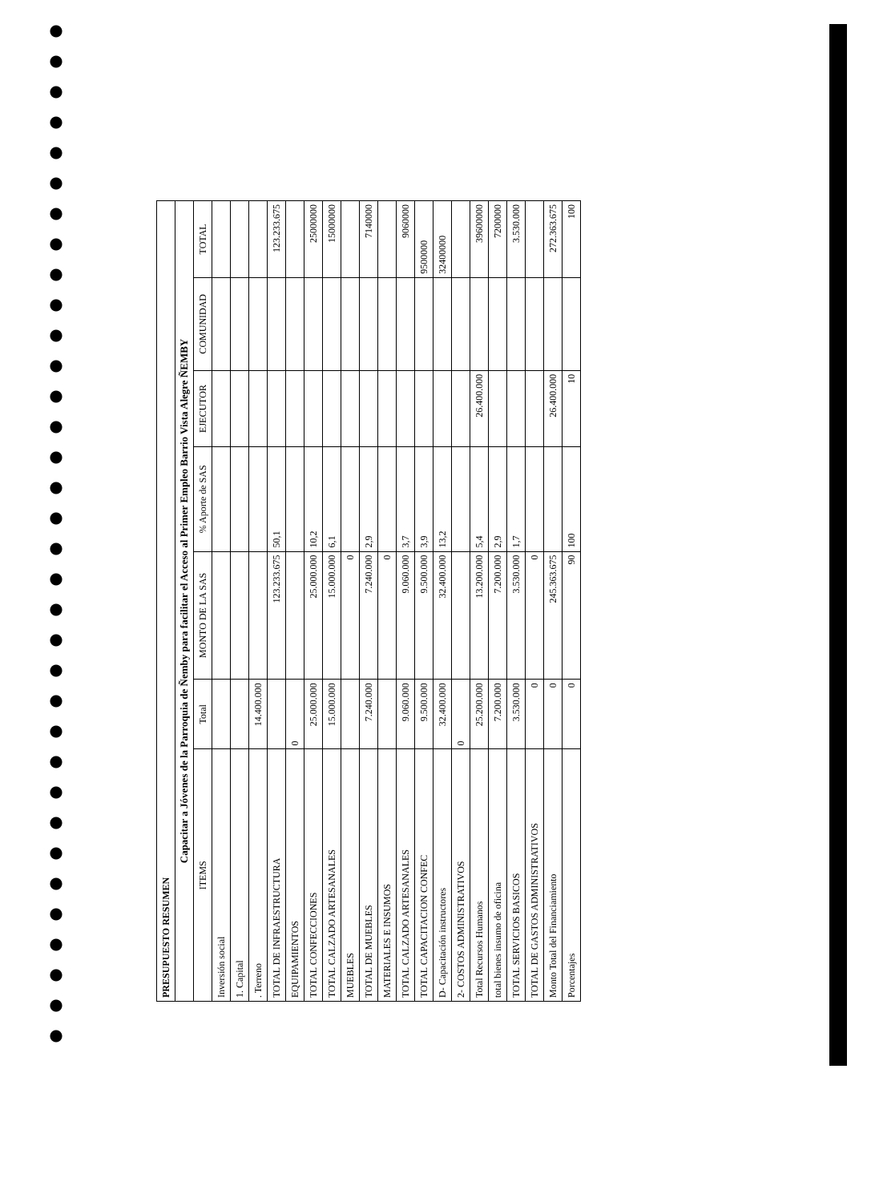| PRESUPUESTO RESUMEN | | | | | | |
| Capacitar a Jóvenes de la Parroquia de Ñemby para facilitar el Acceso al Primer Empleo Barrio Vista Alegre ÑEMBY | | | | | | |
| ITEMS | Total | MONTO DE LA SAS | % Aporte de SAS | EJECUTOR | COMUNIDAD | TOTAL |
| Inversión social | | | | | | |
| 1. Capital | | | | | | |
| . Terreno | 14.400.000 | | | | | |
| TOTAL DE INFRAESTRUCTURA | | 123.233.675 | 50,1 | | | 123.233.675 |
| EQUIPAMIENTOS | 0 | | | | | |
| TOTAL CONFECCIONES | 25.000.000 | 25.000.000 | 10,2 | | | 25000000 |
| TOTAL CALZADO ARTESANALES | 15.000.000 | 15.000.000 | 6,1 | | | 15000000 |
| MUEBLES | | 0 | | | | |
| TOTAL DE MUEBLES | 7.240.000 | 7.240.000 | 2,9 | | | 7140000 |
| MATERIALES E INSUMOS | | 0 | | | | |
| TOTAL CALZADO ARTESANALES | 9.060.000 | 9.060.000 | 3,7 | | | 9060000 |
| TOTAL CAPACITACION CONFEC | 9.500.000 | 9.500.000 | 3,9 | | | 9500000 |
| D- Capacitación instructores | 32.400.000 | 32.400.000 | 13,2 | | | 32400000 |
| 2- COSTOS ADMINISTRATIVOS | 0 | | | | | |
| Total Recursos Humanos | 25.200.000 | 13.200.000 | 5,4 | 26.400.000 | | 39600000 |
| total bienes insumo de oficina | 7.200.000 | 7.200.000 | 2,9 | | | 7200000 |
| TOTAL SERVICIOS BASICOS | 3.530.000 | 3.530.000 | 1,7 | | | 3.530.000 |
| TOTAL DE GASTOS ADMINISTRATIVOS | 0 | 0 | | | | |
| Monto Total del Financiamiento | 0 | 245.363.675 | | 26.400.000 | | 272.363.675 |
| Porcentajes | 0 | 90 | 100 | 10 | | 100 |